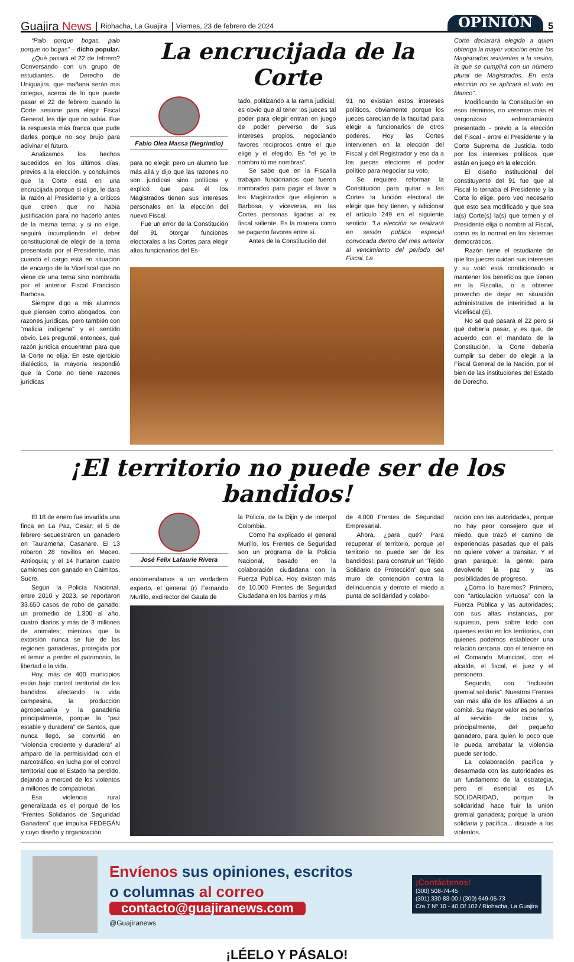Guajira News
Riohacha, La Guajira
Viernes, 23 de febrero de 2024
OPINIÓN
5
“Palo porque bogas, palo porque no bogas” – dicho popular.
¿Qué pasará el 22 de febrero? Conversando con un grupo de estudiantes de Derecho de Uniguajira, que mañana serán mis colegas, acerca de lo que puede pasar el 22 de febrero cuando la Corte sesione para elegir Fiscal General, les dije que no sabía. Fue la respuesta más franca que pude darles porque no soy brujo para adivinar el futuro.
Analizamos los hechos sucedidos en los últimos días, previos a la elección, y concluimos que la Corte está en una encrucijada porque si elige, le dará la razón al Presidente y a críticos que creen que no había justificación para no hacerlo antes de la misma terna; y si no elige, seguirá incumpliendo el deber constitucional de elegir de la terna presentada por el Presidente, más cuando el cargo está en situación de encargo de la Vicefiscal que no viene de una terna sino nombrada por el anterior Fiscal Francisco Barbosa.
Siempre digo a mis alumnos que piensen como abogados, con razones jurídicas, pero también con "malicia indígena" y el sentido obvio. Les pregunté, entonces, qué razón jurídica encuentran para que la Corte no elija. En este ejercicio dialéctico, la mayoría respondió que la Corte no tiene razones jurídicas
La encrucijada de la Corte
Fabio Olea Massa (Negrindio)
para no elegir, pero un alumno fue más allá y dijo que las razones no son jurídicas sino políticas y explicó que para él los Magistrados tienen sus intereses personales en la elección del nuevo Fiscal.
Fue un error de la Constitución del 91 otorgar funciones electorales a las Cortes para elegir altos funcionarios del Es-
tado, politizando a la rama judicial; es obvio que al tener los jueces tal poder para elegir entran en juego de poder perverso de sus intereses propios, negociando favores recíprocos entre el que elige y el elegido. Es “el yo te nombro tú me nombras”.
Se sabe que en la Fiscalía trabajan funcionarios que fueron nombrados para pagar el favor a los Magistrados que eligieron a Barbosa, y viceversa, en las Cortes personas ligadas al ex fiscal saliente. Es la manera como se pagaron favores entre sí.
Antes de la Constitución del
91 no existían estos intereses políticos, obviamente porque los jueces carecían de la facultad para elegir a funcionarios de otros poderes. Hoy las Cortes intervienen en la elección del Fiscal y del Registrador y eso da a los jueces electores el poder político para negociar su voto.
Se requiere reformar la Constitución para quitar a las Cortes la función electoral de elegir que hoy tienen, y adicionar el artículo 249 en el siguiente sentido: "La elección se realizará en sesión pública especial convocada dentro del mes anterior al vencimiento del periodo del Fiscal. La
Corte declarará elegido a quien obtenga la mayor votación entre los Magistrados asistentes a la sesión, la que se cumplirá con un número plural de Magistrados. En esta elección no se aplicará el voto en blanco".
Modificando la Constitución en esos términos, no veremos más el vergonzoso enfrentamiento presentado - previo a la elección del Fiscal - entre el Presidente y la Corte Suprema de Justicia, todo por los intereses políticos que están en juego en la elección.
El diseño institucional del constituyente del 91 fue que al Fiscal lo ternaba el Presidente y la Corte lo elige, pero veo necesario que esto sea modificado y que sea la(s) Corte(s) la(s) que ternen y el Presidente elija o nombre al Fiscal, como es lo normal en los sistemas democráticos.
Razón tiene el estudiante de que los jueces cuidan sus intereses y su voto está condicionado a mantener los beneficios que tienen en la Fiscalía, o a obtener provecho de dejar en situación administrativa de interinidad a la Vicefiscal (E).
No sé qué pasará el 22 pero sí qué debería pasar, y es que, de acuerdo con el mandato de la Constitución, la Corte debería cumplir su deber de elegir a la Fiscal General de la Nación, por el bien de las instituciones del Estado de Derecho.
¡El territorio no puede ser de los bandidos!
El 18 de enero fue invadida una finca en La Paz, Cesar; el 5 de febrero secuestraron un ganadero en Tauramena, Casanare. El 13 robaron 28 novillos en Maceo, Antioquia; y el 14 hurtaron cuatro camiones con ganado en Caimitos, Sucre.
Según la Policía Nacional, entre 2010 y 2023, se reportaron 33.650 casos de robo de ganado; un promedio de 1.300 al año, cuatro diarios y más de 3 millones de animales; mientras que la extorsión nunca se fue de las regiones ganaderas, protegida por el temor a perder el patrimonio, la libertad o la vida.
Hoy, más de 400 municipios están bajo control territorial de los bandidos, afectando la vida campesina, la producción agropecuaria y la ganadería principalmente, porque la “paz estable y duradera” de Santos, que nunca llegó, se convirtió en “violencia creciente y duradera” al amparo de la permisividad con el narcotráfico, en lucha por el control territorial que el Estado ha perdido, dejando a merced de los violentos a millones de compatriotas.
Esa violencia rural generalizada es el porqué de los “Frentes Solidarios de Seguridad Ganadera” que impulsa FEDEGÁN y cuyo diseño y organización
José Felix Lafaurie Rivera
encomendamos a un verdadero experto, el general (r) Fernando Murillo, exdirector del Gaula de
la Policía, de la Dijin y de Interpol Colombia.
Como ha explicado el general Murillo, los Frentes de Seguridad son un programa de la Policía Nacional, basado en la colaboración ciudadana con la Fuerza Pública. Hoy existen más de 10.000 Frentes de Seguridad Ciudadana en los barrios y más
de 4.000 Frentes de Seguridad Empresarial.
Ahora, ¿para qué? Para recuperar el territorio, porque ¡el territorio no puede ser de los bandidos!; para construir un “Tejido Solidario de Protección” que sea muro de contención contra la delincuencia y derrote el miedo a punta de solidaridad y colabo-
ración con las autoridades, porque no hay peor consejero que el miedo, que trazó el camino de experiencias pasadas que el país no quiere volver a transitar. Y el gran paraqué: la gente; para devolverle la paz y las posibilidades de progreso.
¿Cómo lo haremos? Primero, con “articulación virtuosa” con la Fuerza Pública y las autoridades; con sus altas instancias, por supuesto, pero sobre todo con quienes están en los territorios, con quienes podemos establecer una relación cercana, con el teniente en el Comando Municipal, con el alcalde, el fiscal, el juez y el personero.
Segundo, con “inclusión gremial solidaria”. Nuestros Frentes van más allá de los afiliados a un comité. Su mayor valor es ponerlos al servicio de todos y, principalmente, del pequeño ganadero, para quien lo poco que le pueda arrebatar la violencia puede ser todo.
La colaboración pacífica y desarmada con las autoridades es un fundamento de la estrategia, pero el esencial es LA SOLIDARIDAD, porque la solidaridad hace fluir la unión gremial ganadera; porque la unión solidaria y pacífica... disuade a los violentos.
Envíenos sus opiniones, escritos
o columnas al correo
contacto@guajiranews.com
@Guajiranews
¡Contáctenos!
(300) 508-74-45
(301) 330-83-00 / (300) 649-05-73
Cra 7 Nº 10 - 40 Of 102 / Riohacha, La Guajira
¡LÉELO Y PÁSALO!